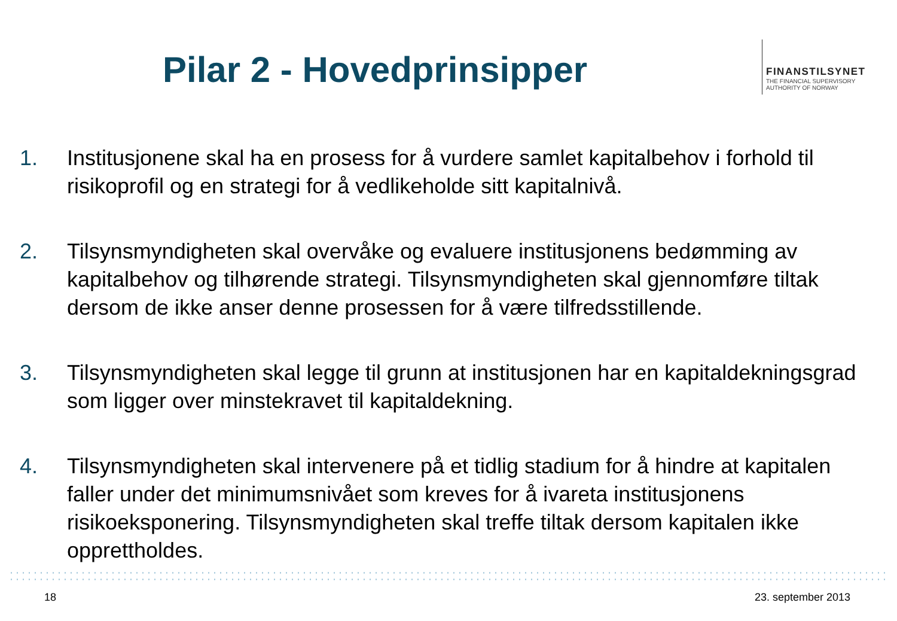Pilar 2 - Hovedprinsipper
FINANSTILSYNET
THE FINANCIAL SUPERVISORY
AUTHORITY OF NORWAY
1. Institusjonene skal ha en prosess for å vurdere samlet kapitalbehov i forhold til risikoprofil og en strategi for å vedlikeholde sitt kapitalnivå.
2. Tilsynsmyndigheten skal overvåke og evaluere institusjonens bedømming av kapitalbehov og tilhørende strategi. Tilsynsmyndigheten skal gjennomføre tiltak dersom de ikke anser denne prosessen for å være tilfredsstillende.
3. Tilsynsmyndigheten skal legge til grunn at institusjonen har en kapitaldekningsgrad som ligger over minstekravet til kapitaldekning.
4. Tilsynsmyndigheten skal intervenere på et tidlig stadium for å hindre at kapitalen faller under det minimumsnivået som kreves for å ivareta institusjonens risikoeksponering. Tilsynsmyndigheten skal treffe tiltak dersom kapitalen ikke opprettholdes.
18 23. september 2013